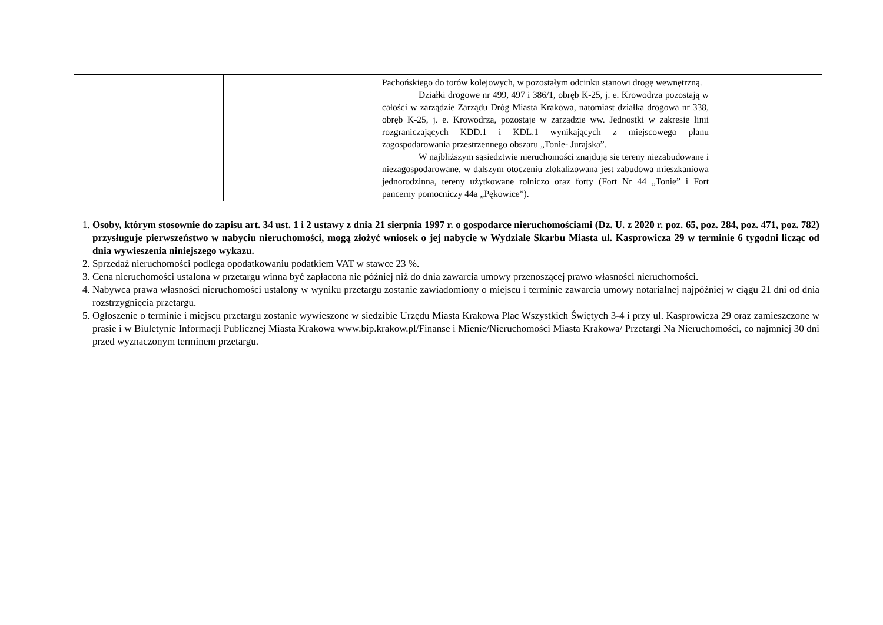| | | | | | Pachońskiego do torów kolejowych, w pozostałym odcinku stanowi drogę wewnętrzną. Działki drogowe nr 499, 497 i 386/1, obręb K-25, j. e. Krowodrza pozostają w całości w zarządzie Zarządu Dróg Miasta Krakowa, natomiast działka drogowa nr 338, obręb K-25, j. e. Krowodrza, pozostaje w zarządzie ww. Jednostki w zakresie linii rozgraniczających KDD.1 i KDL.1 wynikających z miejscowego planu zagospodarowania przestrzennego obszaru „Tonie- Jurajska”. W najbliższym sąsiedztwie nieruchomości znajdują się tereny niezabudowane i niezagospodarowane, w dalszym otoczeniu zlokalizowana jest zabudowa mieszkaniowa jednorodzinna, tereny użytkowane rolniczo oraz forty (Fort Nr 44 „Tonie” i Fort pancerny pomocniczy 44a „Pękowice”). | |
1. Osoby, którym stosownie do zapisu art. 34 ust. 1 i 2 ustawy z dnia 21 sierpnia 1997 r. o gospodarce nieruchomościami (Dz. U. z 2020 r. poz. 65, poz. 284, poz. 471, poz. 782) przysługuje pierwszeństwo w nabyciu nieruchomości, mogą złożyć wniosek o jej nabycie w Wydziale Skarbu Miasta ul. Kasprowicza 29 w terminie 6 tygodni licząc od dnia wywieszenia niniejszego wykazu.
2. Sprzedaż nieruchomości podlega opodatkowaniu podatkiem VAT w stawce 23 %.
3. Cena nieruchomości ustalona w przetargu winna być zapłacona nie później niż do dnia zawarcia umowy przenoszącej prawo własności nieruchomości.
4. Nabywca prawa własności nieruchomości ustalony w wyniku przetargu zostanie zawiadomiony o miejscu i terminie zawarcia umowy notarialnej najpóźniej w ciągu 21 dni od dnia rozstrzygnięcia przetargu.
5. Ogłoszenie o terminie i miejscu przetargu zostanie wywieszone w siedzibie Urzędu Miasta Krakowa Plac Wszystkich Świętych 3-4 i przy ul. Kasprowicza 29 oraz zamieszczone w prasie i w Biuletynie Informacji Publicznej Miasta Krakowa www.bip.krakow.pl/Finanse i Mienie/Nieruchomości Miasta Krakowa/ Przetargi Na Nieruchomości, co najmniej 30 dni przed wyznaczonym terminem przetargu.